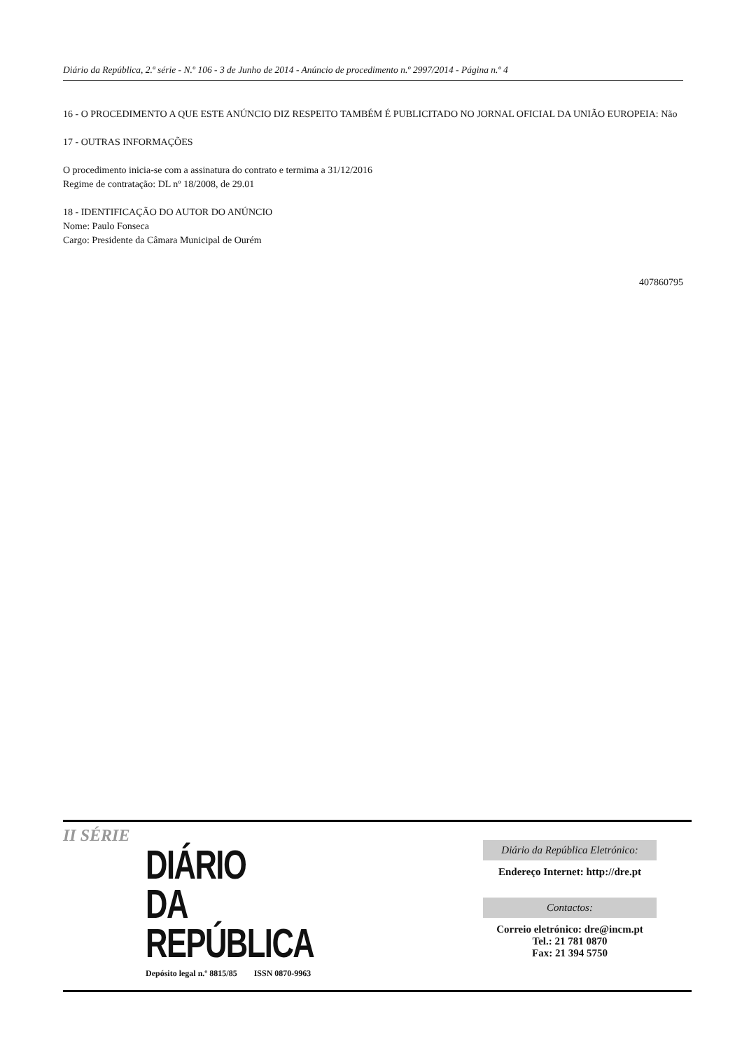Diário da República, 2.ª série - N.º 106 - 3 de Junho de 2014 - Anúncio de procedimento n.º 2997/2014 - Página n.º 4
16 - O PROCEDIMENTO A QUE ESTE ANÚNCIO DIZ RESPEITO TAMBÉM É PUBLICITADO NO JORNAL OFICIAL DA UNIÃO EUROPEIA: Não
17 - OUTRAS INFORMAÇÕES
O procedimento inicia-se com a assinatura do contrato e termima a 31/12/2016
Regime de contratação: DL nº 18/2008, de 29.01
18 - IDENTIFICAÇÃO DO AUTOR DO ANÚNCIO
Nome: Paulo Fonseca
Cargo: Presidente da Câmara Municipal de Ourém
407860795
II SÉRIE
DIÁRIO
DA REPÚBLICA
Depósito legal n.º 8815/85 ISSN 0870-9963
Diário da República Eletrónico:
Endereço Internet: http://dre.pt
Contactos:
Correio eletrónico: dre@incm.pt
Tel.: 21 781 0870
Fax: 21 394 5750